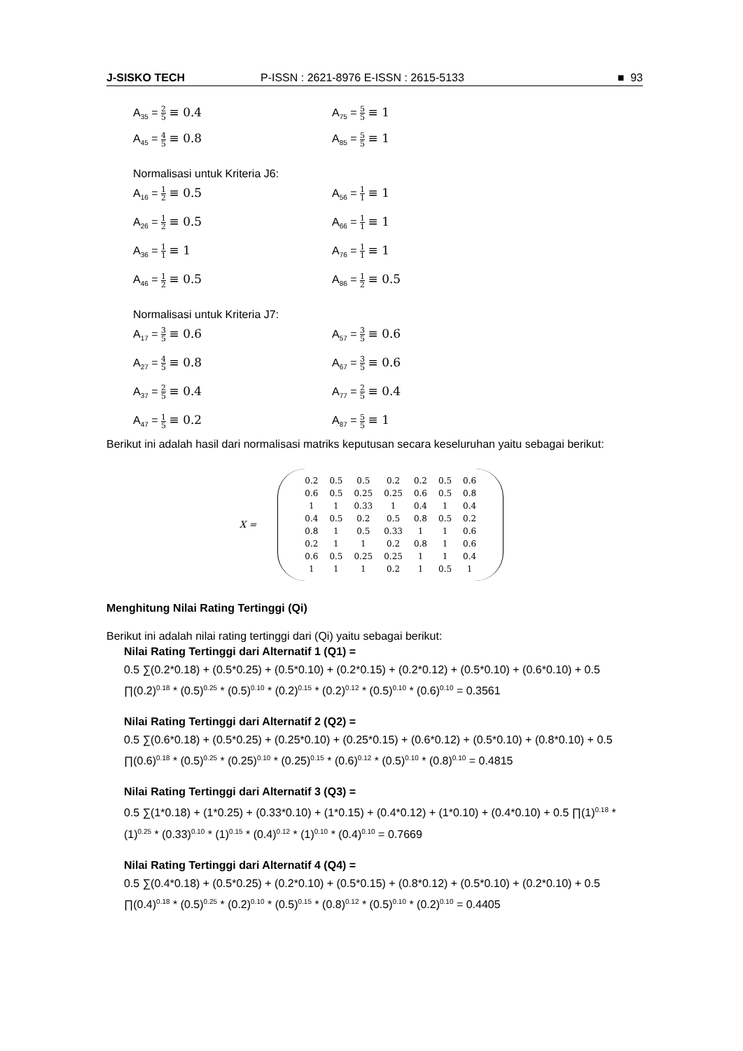J-SISKO TECH P-ISSN : 2621-8976 E-ISSN : 2615-5133 ■ 93
A<sub>35</sub> = 2 5 ≡ 0.4
A<sub>75</sub> = 5 5 ≡ 1
A<sub>45</sub> = 4 5 ≡ 0.8
A<sub>85</sub> = 5 5 ≡ 1
Normalisasi untuk Kriteria J6:
A<sub>16</sub> = 1 2 ≡ 0.5
A<sub>56</sub> = 1 1 ≡ 1
A<sub>26</sub> = 1 2 ≡ 0.5
A<sub>66</sub> = 1 1 ≡ 1
A<sub>36</sub> = 1 1 ≡ 1
A<sub>76</sub> = 1 1 ≡ 1
A<sub>46</sub> = 1 2 ≡ 0.5
A<sub>86</sub> = 1 2 ≡ 0.5
Normalisasi untuk Kriteria J7:
A<sub>17</sub> = 3 5 ≡ 0.6
A<sub>57</sub> = 3 5 ≡ 0.6
A<sub>27</sub> = 4 5 ≡ 0.8
A<sub>67</sub> = 3 5 ≡ 0.6
A<sub>37</sub> = 2 5 ≡ 0.4
A<sub>77</sub> = 2 5 ≡ 0.4
A<sub>47</sub> = 1 5 ≡ 0.2
A<sub>87</sub> = 5 5 ≡ 1
Berikut ini adalah hasil dari normalisasi matriks keputusan secara keseluruhan yaitu sebagai berikut:
X =
| 0.2 | 0.5 | 0.5 | 0.2 | 0.2 | 0.5 | 0.6 |
| 0.6 | 0.5 | 0.25 | 0.25 | 0.6 | 0.5 | 0.8 |
| 1 | 1 | 0.33 | 1 | 0.4 | 1 | 0.4 |
| 0.4 | 0.5 | 0.2 | 0.5 | 0.8 | 0.5 | 0.2 |
| 0.8 | 1 | 0.5 | 0.33 | 1 | 1 | 0.6 |
| 0.2 | 1 | 1 | 0.2 | 0.8 | 1 | 0.6 |
| 0.6 | 0.5 | 0.25 | 0.25 | 1 | 1 | 0.4 |
| 1 | 1 | 1 | 0.2 | 1 | 0.5 | 1 |
Menghitung Nilai Rating Tertinggi (Qi)
Berikut ini adalah nilai rating tertinggi dari (Qi) yaitu sebagai berikut:
Nilai Rating Tertinggi dari Alternatif 1 (Q1) =
0.5 ∑(0.2*0.18) + (0.5*0.25) + (0.5*0.10) + (0.2*0.15) + (0.2*0.12) + (0.5*0.10) + (0.6*0.10) + 0.5 ∏(0.2)<sup>0.18</sup> * (0.5)<sup>0.25</sup> * (0.5)<sup>0.10</sup> * (0.2)<sup>0.15</sup> * (0.2)<sup>0.12</sup> * (0.5)<sup>0.10</sup> * (0.6)<sup>0.10</sup> = 0.3561
Nilai Rating Tertinggi dari Alternatif 2 (Q2) =
0.5 ∑(0.6*0.18) + (0.5*0.25) + (0.25*0.10) + (0.25*0.15) + (0.6*0.12) + (0.5*0.10) + (0.8*0.10) + 0.5 ∏(0.6)<sup>0.18</sup> * (0.5)<sup>0.25</sup> * (0.25)<sup>0.10</sup> * (0.25)<sup>0.15</sup> * (0.6)<sup>0.12</sup> * (0.5)<sup>0.10</sup> * (0.8)<sup>0.10</sup> = 0.4815
Nilai Rating Tertinggi dari Alternatif 3 (Q3) =
0.5 ∑(1*0.18) + (1*0.25) + (0.33*0.10) + (1*0.15) + (0.4*0.12) + (1*0.10) + (0.4*0.10) + 0.5 ∏(1)<sup>0.18</sup> * (1)<sup>0.25</sup> * (0.33)<sup>0.10</sup> * (1)<sup>0.15</sup> * (0.4)<sup>0.12</sup> * (1)<sup>0.10</sup> * (0.4)<sup>0.10</sup> = 0.7669
Nilai Rating Tertinggi dari Alternatif 4 (Q4) =
0.5 ∑(0.4*0.18) + (0.5*0.25) + (0.2*0.10) + (0.5*0.15) + (0.8*0.12) + (0.5*0.10) + (0.2*0.10) + 0.5 ∏(0.4)<sup>0.18</sup> * (0.5)<sup>0.25</sup> * (0.2)<sup>0.10</sup> * (0.5)<sup>0.15</sup> * (0.8)<sup>0.12</sup> * (0.5)<sup>0.10</sup> * (0.2)<sup>0.10</sup> = 0.4405